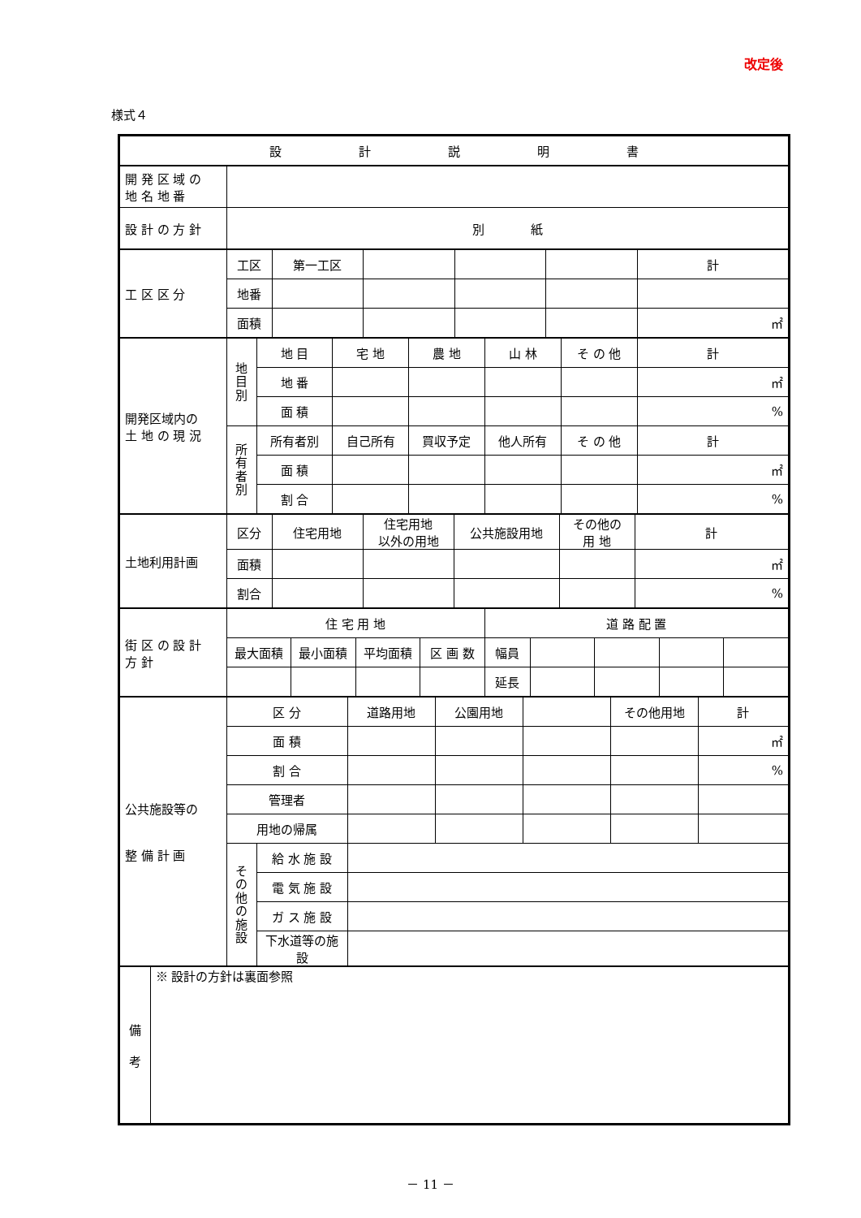改定後
様式４
| 設 計 説 明 書 |
| 開 発 区 域 の 地 名 地 番 | |
| 設 計 の 方 針 | 別 紙 |
| 工 区 区 分 | 工区 | 第一工区 | | | | 計 |
| | 地番 | | | | | |
| | 面積 | | | | | ㎡ |
| 開発区域内の 土 地 の 現 況 | 地 目 別 | 地 目 | 宅 地 | 農 地 | 山 林 | そ の 他 | 計 |
| | | 地 番 | | | | | ㎡ |
| | | 面 積 | | | | | % |
| | 所 有 者 別 | 所有者別 | 自己所有 | 買収予定 | 他人所有 | そ の 他 | 計 |
| | | 面 積 | | | | | ㎡ |
| | | 割 合 | | | | | % |
| 土地利用計画 | 区分 | 住宅用地 | 住宅用地 以外の用地 | 公共施設用地 | その他の 用 地 | 計 |
| | 面積 | | | | | ㎡ |
| | 割合 | | | | | % |
| 街 区 の 設 計 方 針 | 住 宅 用 地 | | | | 道 路 配 置 | | | | |
| | 最大面積 | 最小面積 | 平均面積 | 区 画 数 | 幅員 | | | | |
| | | | | | 延長 | | | | |
| 公共施設等の 整 備 計 画 | 区 分 | | 道路用地 | 公園用地 | | その他用地 | 計 |
| | 面 積 | | | | | | ㎡ |
| | 割 合 | | | | | | % |
| | 管理者 | | | | | | |
| | 用地の帰属 | | | | | | |
| | そ の 他 の 施 設 | 給 水 施 設 | | | | | |
| | | 電 気 施 設 | | | | | |
| | | ガ ス 施 設 | | | | | |
| | | 下水道等の施設 | | | | | |
| 備 考 | ※ 設計の方針は裏面参照 |
－ 11 －